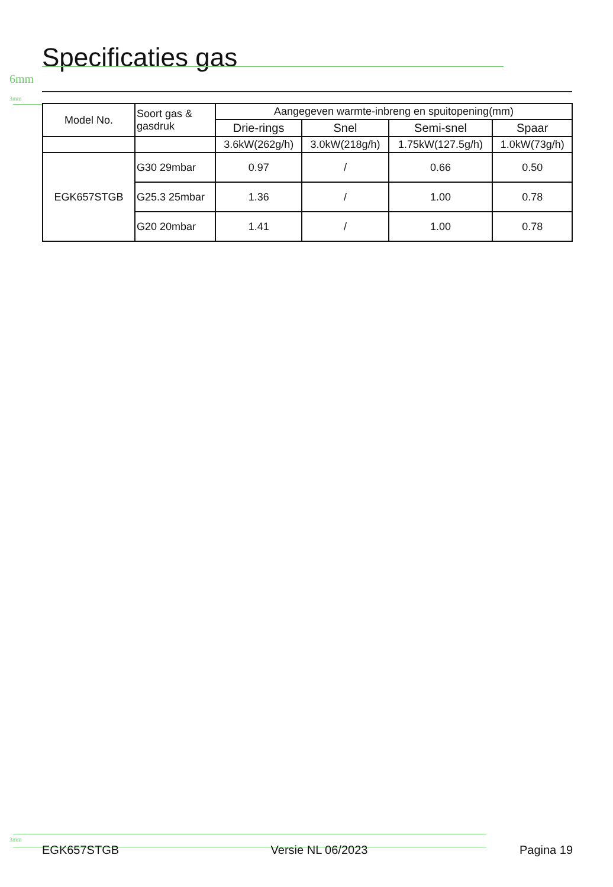Specificaties gas
6mm
3mm
| Model No. | Soort gas & gasdruk | Aangegeven warmte-inbreng en spuitopening(mm) | | | |
| --- | --- | --- | --- | --- | --- |
| | | Drie-rings | Snel | Semi-snel | Spaar |
| | | 3.6kW(262g/h) | 3.0kW(218g/h) | 1.75kW(127.5g/h) | 1.0kW(73g/h) |
| EGK657STGB | G30 29mbar | 0.97 | / | 0.66 | 0.50 |
| | G25.3 25mbar | 1.36 | / | 1.00 | 0.78 |
| | G20 20mbar | 1.41 | / | 1.00 | 0.78 |
3mm
EGK657STGB Versie NL 06/2023 Pagina 19